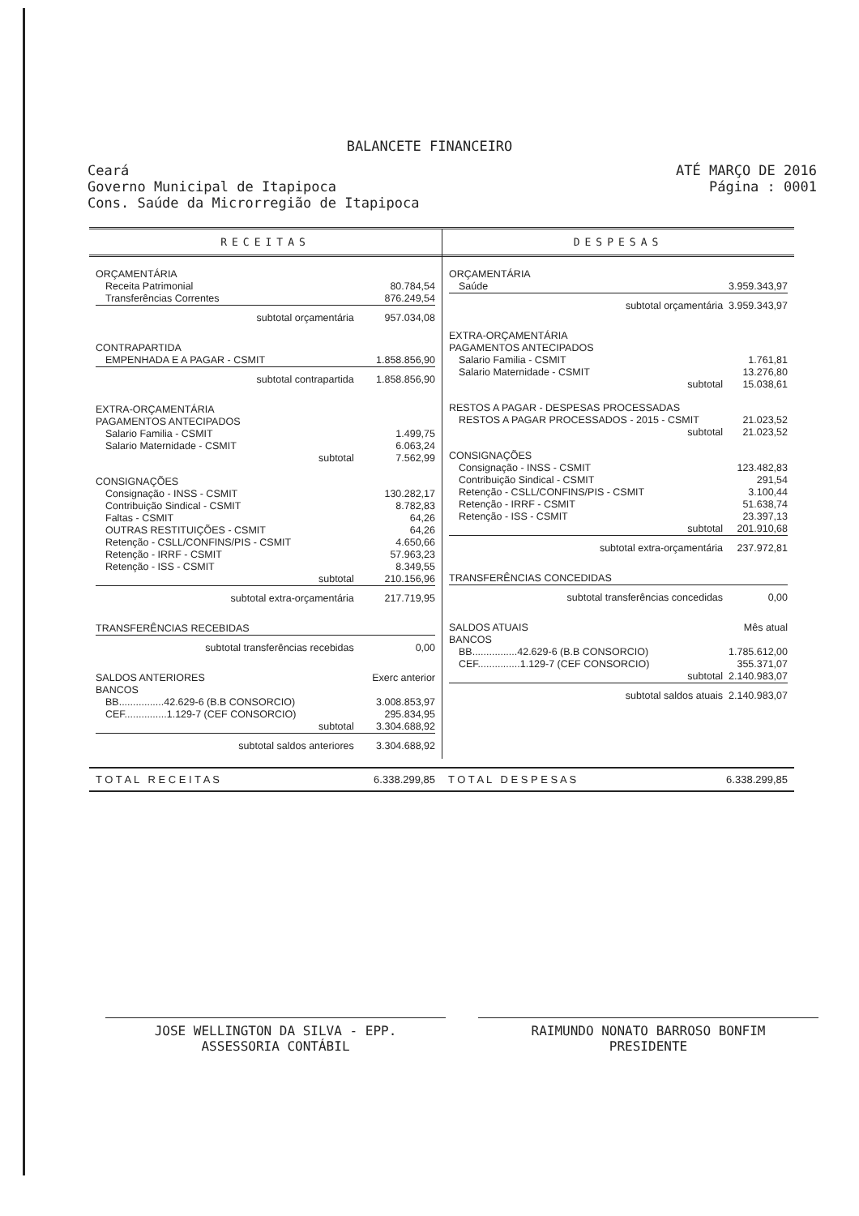BALANCETE FINANCEIRO
Ceará
Governo Municipal de Itapipoca
Cons. Saúde da Microrregião de Itapipoca
ATÉ MARÇO DE 2016
Página : 0001
RECEITAS DESPESAS
| ORÇAMENTÁRIA | |
| Receita Patrimonial | 80.784,54 |
| Transferências Correntes | 876.249,54 |
| subtotal orçamentária | 957.034,08 |
| CONTRAPARTIDA | |
| EMPENHADA E A PAGAR - CSMIT | 1.858.856,90 |
| subtotal contrapartida | 1.858.856,90 |
| EXTRA-ORÇAMENTÁRIA | |
| PAGAMENTOS ANTECIPADOS | |
| Salario Familia - CSMIT | 1.499,75 |
| Salario Maternidade - CSMIT | 6.063,24 |
| subtotal | 7.562,99 |
| CONSIGNAÇÕES | |
| Consignação - INSS - CSMIT | 130.282,17 |
| Contribuição Sindical - CSMIT | 8.782,83 |
| Faltas - CSMIT | 64,26 |
| OUTRAS RESTITUIÇÕES - CSMIT | 64,26 |
| Retenção - CSLL/CONFINS/PIS - CSMIT | 4.650,66 |
| Retenção - IRRF - CSMIT | 57.963,23 |
| Retenção - ISS - CSMIT | 8.349,55 |
| subtotal | 210.156,96 |
| subtotal extra-orçamentária | 217.719,95 |
| TRANSFERÊNCIAS RECEBIDAS | |
| subtotal transferências recebidas | 0,00 |
| SALDOS ANTERIORES | Exerc anterior |
| BANCOS | |
| BB................42.629-6 (B.B CONSORCIO) | 3.008.853,97 |
| CEF...............1.129-7 (CEF CONSORCIO) | 295.834,95 |
| subtotal | 3.304.688,92 |
| subtotal saldos anteriores | 3.304.688,92 |
| ORÇAMENTÁRIA | |
| Saúde | 3.959.343,97 |
| subtotal orçamentária | 3.959.343,97 |
| EXTRA-ORÇAMENTÁRIA | |
| PAGAMENTOS ANTECIPADOS | |
| Salario Familia - CSMIT | 1.761,81 |
| Salario Maternidade - CSMIT | 13.276,80 |
| subtotal | 15.038,61 |
| RESTOS A PAGAR - DESPESAS PROCESSADAS | |
| RESTOS A PAGAR PROCESSADOS - 2015 - CSMIT | 21.023,52 |
| subtotal | 21.023,52 |
| CONSIGNAÇÕES | |
| Consignação - INSS - CSMIT | 123.482,83 |
| Contribuição Sindical - CSMIT | 291,54 |
| Retenção - CSLL/CONFINS/PIS - CSMIT | 3.100,44 |
| Retenção - IRRF - CSMIT | 51.638,74 |
| Retenção - ISS - CSMIT | 23.397,13 |
| subtotal | 201.910,68 |
| subtotal extra-orçamentária | 237.972,81 |
| TRANSFERÊNCIAS CONCEDIDAS | |
| subtotal transferências concedidas | 0,00 |
| SALDOS ATUAIS | Mês atual |
| BANCOS | |
| BB................42.629-6 (B.B CONSORCIO) | 1.785.612,00 |
| CEF...............1.129-7 (CEF CONSORCIO) | 355.371,07 |
| subtotal | 2.140.983,07 |
| subtotal saldos atuais | 2.140.983,07 |
T O T A L R E C E I T A S 6.338.299,85 T O T A L D E S P E S A S 6.338.299,85
JOSE WELLINGTON DA SILVA - EPP.
ASSESSORIA CONTÁBIL
RAIMUNDO NONATO BARROSO BONFIM
PRESIDENTE